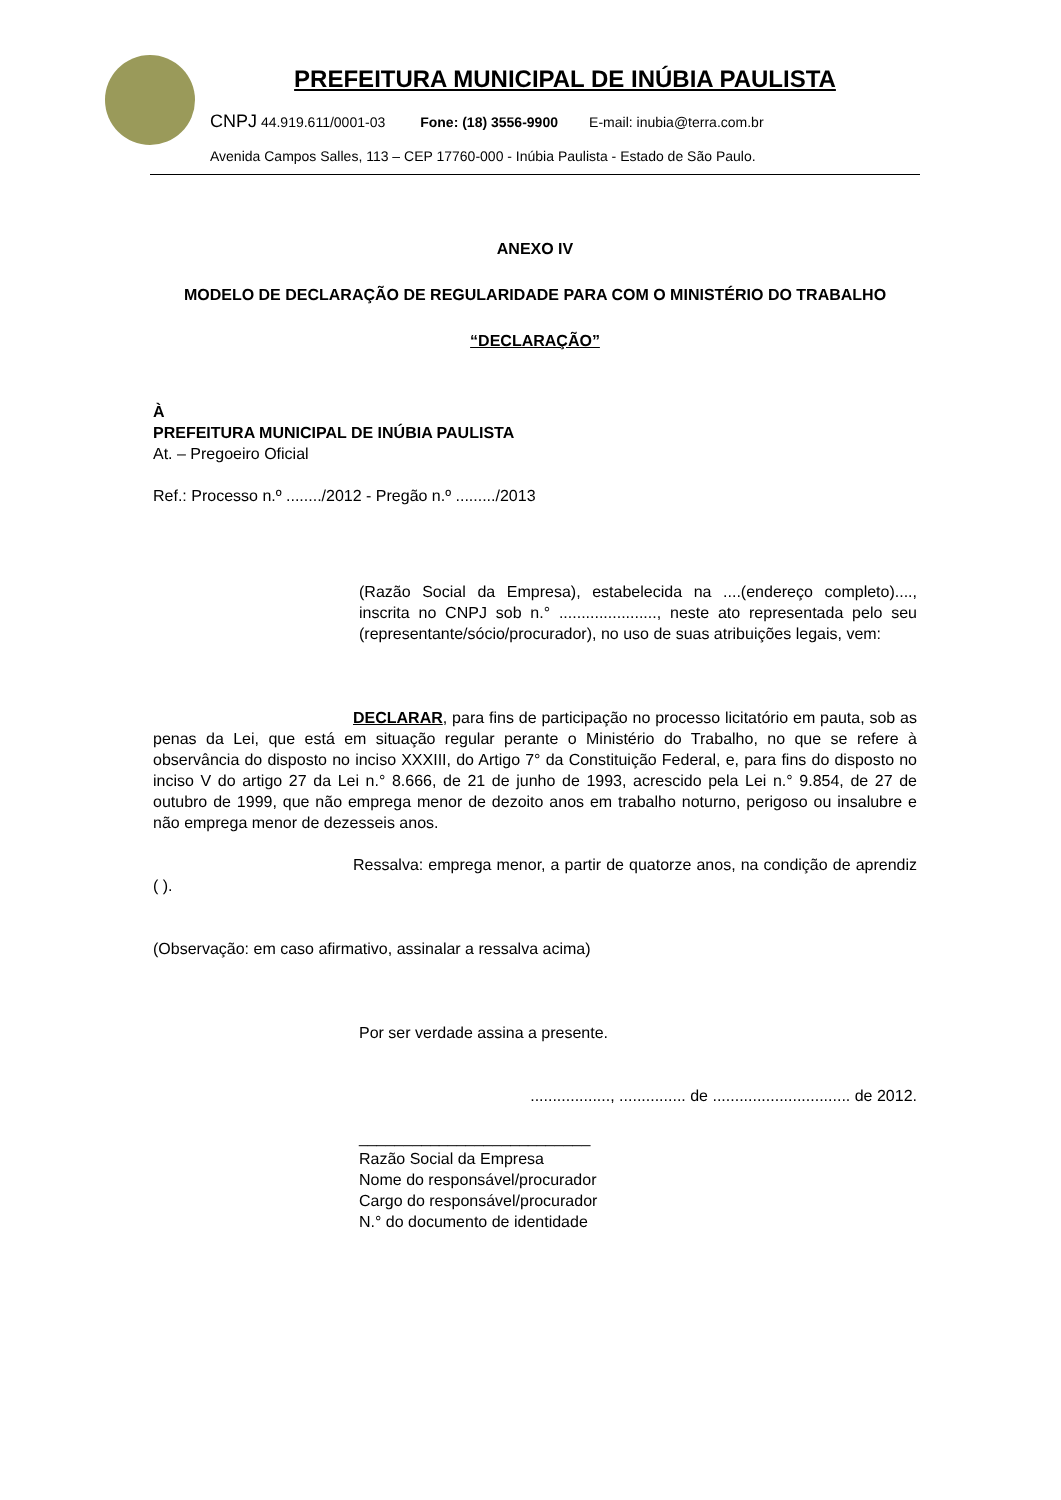PREFEITURA MUNICIPAL DE INÚBIA PAULISTA
CNPJ 44.919.611/0001-03 Fone: (18) 3556-9900 E-mail: inubia@terra.com.br
Avenida Campos Salles, 113 – CEP 17760-000 - Inúbia Paulista - Estado de São Paulo.
ANEXO IV
MODELO DE DECLARAÇÃO DE REGULARIDADE PARA COM O MINISTÉRIO DO TRABALHO
“DECLARAÇÃO”
À
PREFEITURA MUNICIPAL DE INÚBIA PAULISTA
At. – Pregoeiro Oficial
Ref.: Processo n.º ......../2012 - Pregão n.º ........./2013
(Razão Social da Empresa), estabelecida na ....(endereço completo)...., inscrita no CNPJ sob n.° ......................, neste ato representada pelo seu (representante/sócio/procurador), no uso de suas atribuições legais, vem:
DECLARAR, para fins de participação no processo licitatório em pauta, sob as penas da Lei, que está em situação regular perante o Ministério do Trabalho, no que se refere à observância do disposto no inciso XXXIII, do Artigo 7° da Constituição Federal, e, para fins do disposto no inciso V do artigo 27 da Lei n.° 8.666, de 21 de junho de 1993, acrescido pela Lei n.° 9.854, de 27 de outubro de 1999, que não emprega menor de dezoito anos em trabalho noturno, perigoso ou insalubre e não emprega menor de dezesseis anos.
Ressalva: emprega menor, a partir de quatorze anos, na condição de aprendiz ( ).
(Observação: em caso afirmativo, assinalar a ressalva acima)
Por ser verdade assina a presente.
.................., ............... de ............................... de 2012.
__________________________
Razão Social da Empresa
Nome do responsável/procurador
Cargo do responsável/procurador
N.° do documento de identidade